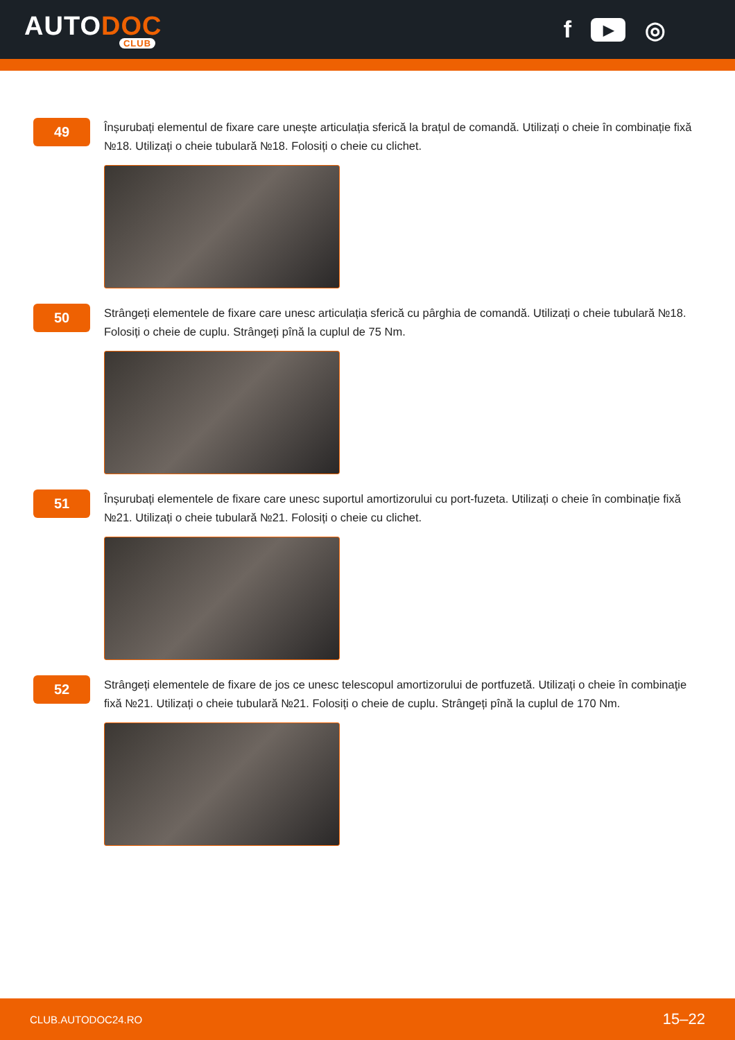AUTODOC
CLUB
f ▶ ◎
49
Înșurubați elementul de fixare care unește articulația sferică la brațul de comandă. Utilizați o cheie în combinație fixă №18. Utilizați o cheie tubulară №18. Folosiți o cheie cu clichet.
50
Strângeți elementele de fixare care unesc articulația sferică cu pârghia de comandă. Utilizați o cheie tubulară №18. Folosiți o cheie de cuplu. Strângeți pînă la cuplul de 75 Nm.
51
Înșurubați elementele de fixare care unesc suportul amortizorului cu port-fuzeta. Utilizați o cheie în combinație fixă №21. Utilizați o cheie tubulară №21. Folosiți o cheie cu clichet.
52
Strângeți elementele de fixare de jos ce unesc telescopul amortizorului de portfuzetă. Utilizați o cheie în combinaţie fixă №21. Utilizați o cheie tubulară №21. Folosiți o cheie de cuplu. Strângeți pînă la cuplul de 170 Nm.
CLUB.AUTODOC24.RO 15–22